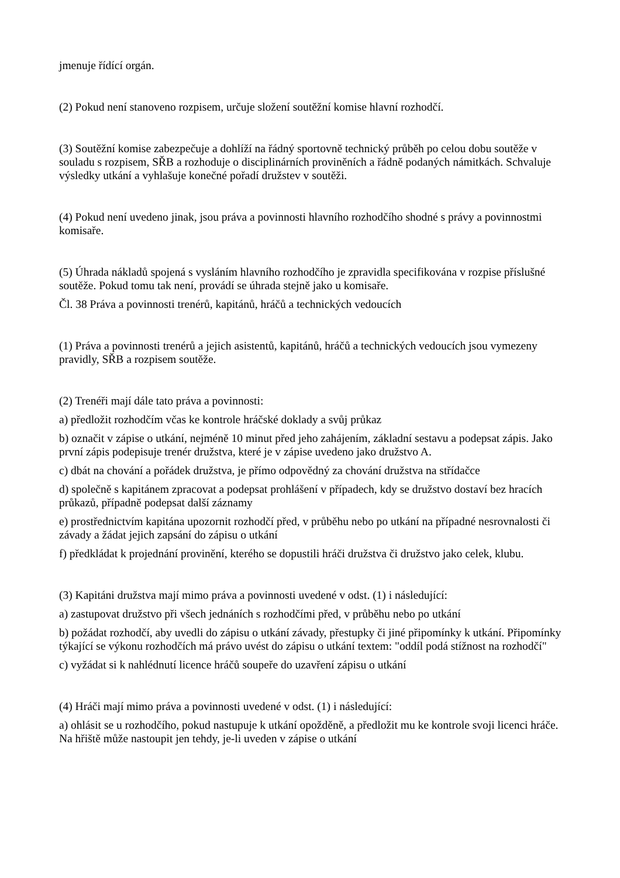jmenuje řídící orgán.
(2) Pokud není stanoveno rozpisem, určuje složení soutěžní komise hlavní rozhodčí.
(3) Soutěžní komise zabezpečuje a dohlíží na řádný sportovně technický průběh po celou dobu soutěže v souladu s rozpisem, SŘB a rozhoduje o disciplinárních proviněních a řádně podaných námitkách. Schvaluje výsledky utkání a vyhlašuje konečné pořadí družstev v soutěži.
(4) Pokud není uvedeno jinak, jsou práva a povinnosti hlavního rozhodčího shodné s právy a povinnostmi komisaře.
(5) Úhrada nákladů spojená s vysláním hlavního rozhodčího je zpravidla specifikována v rozpise příslušné soutěže. Pokud tomu tak není, provádí se úhrada stejně jako u komisaře.
Čl. 38 Práva a povinnosti trenérů, kapitánů, hráčů a technických vedoucích
(1) Práva a povinnosti trenérů a jejich asistentů, kapitánů, hráčů a technických vedoucích jsou vymezeny pravidly, SŘB a rozpisem soutěže.
(2) Trenéři mají dále tato práva a povinnosti:
a) předložit rozhodčím včas ke kontrole hráčské doklady a svůj průkaz
b) označit v zápise o utkání, nejméně 10 minut před jeho zahájením, základní sestavu a podepsat zápis. Jako první zápis podepisuje trenér družstva, které je v zápise uvedeno jako družstvo A.
c) dbát na chování a pořádek družstva, je přímo odpovědný za chování družstva na střídačce
d) společně s kapitánem zpracovat a podepsat prohlášení v případech, kdy se družstvo dostaví bez hracích průkazů, případně podepsat další záznamy
e) prostřednictvím kapitána upozornit rozhodčí před, v průběhu nebo po utkání na případné nesrovnalosti či závady a žádat jejich zapsání do zápisu o utkání
f) předkládat k projednání provinění, kterého se dopustili hráči družstva či družstvo jako celek, klubu.
(3) Kapitáni družstva mají mimo práva a povinnosti uvedené v odst. (1) i následující:
a) zastupovat družstvo při všech jednáních s rozhodčími před, v průběhu nebo po utkání
b) požádat rozhodčí, aby uvedli do zápisu o utkání závady, přestupky či jiné připomínky k utkání. Připomínky týkající se výkonu rozhodčích má právo uvést do zápisu o utkání textem: "oddíl podá stížnost na rozhodčí"
c) vyžádat si k nahlédnutí licence hráčů soupeře do uzavření zápisu o utkání
(4) Hráči mají mimo práva a povinnosti uvedené v odst. (1) i následující:
a) ohlásit se u rozhodčího, pokud nastupuje k utkání opožděně, a předložit mu ke kontrole svoji licenci hráče. Na hřiště může nastoupit jen tehdy, je-li uveden v zápise o utkání